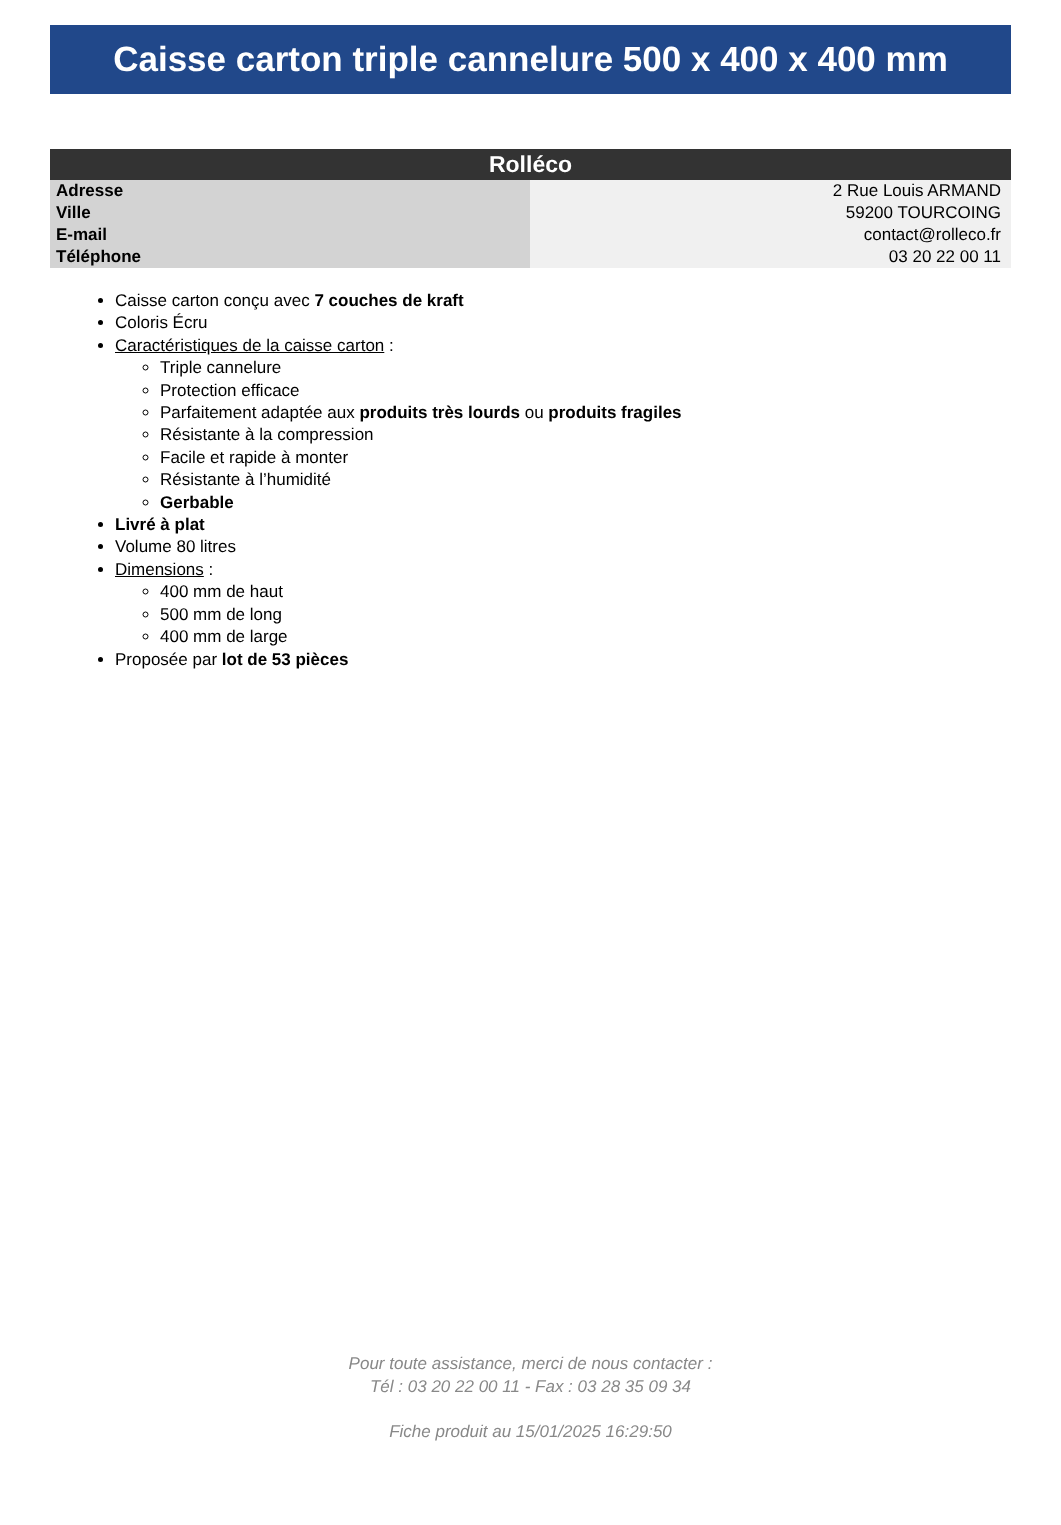Caisse carton triple cannelure 500 x 400 x 400 mm
| Rolléco | |
| --- | --- |
| Adresse | 2 Rue Louis ARMAND |
| Ville | 59200 TOURCOING |
| E-mail | contact@rolleco.fr |
| Téléphone | 03 20 22 00 11 |
Caisse carton conçu avec 7 couches de kraft
Coloris Écru
Caractéristiques de la caisse carton :
Triple cannelure
Protection efficace
Parfaitement adaptée aux produits très lourds ou produits fragiles
Résistante à la compression
Facile et rapide à monter
Résistante à l’humidité
Gerbable
Livré à plat
Volume 80 litres
Dimensions :
400 mm de haut
500 mm de long
400 mm de large
Proposée par lot de 53 pièces
Pour toute assistance, merci de nous contacter :
Tél : 03 20 22 00 11 - Fax : 03 28 35 09 34
Fiche produit au 15/01/2025 16:29:50